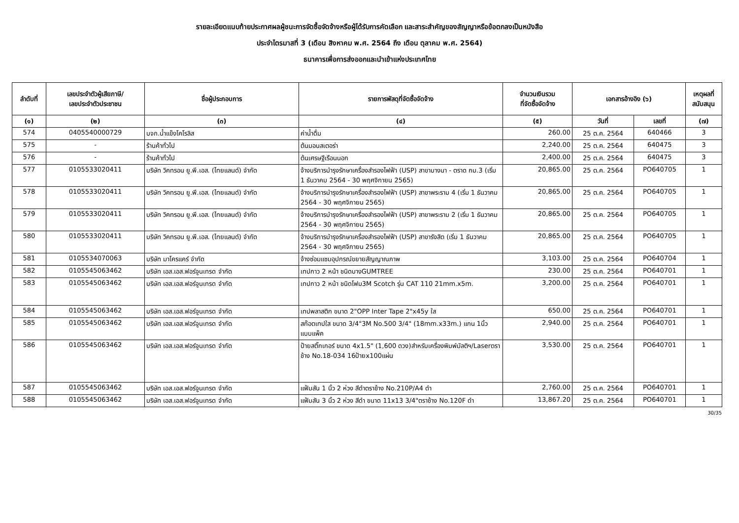รายละเอียดแนบท้ายประกาศผลผู้ชนะการจัดซื้อจัดจ้างหรือผู้ได้รับการคัดเลือก และสาระสำคัญของสัญญาหรือข้อตกลงเป็นหนังสือ
ประจำไตรมาสที่ 3 (เดือน สิงหาคม พ.ศ. 2564 ถึง เดือน ตุลาคม พ.ศ. 2564)
ธนาคารเพื่อการส่งออกและนำเข้าแห่งประเทศไทย
| ลำดับที่ | เลขประจำตัวผู้เสียภาษี/ เลขประจำตัวประชาชน | ชื่อผู้ประกอบการ | รายการพัสดุที่จัดซื้อจัดจ้าง | จำนวนเงินรวม ที่จัดซื้อจัดจ้าง | เอกสารอ้างอิง (๖) | | เหตุผลที่ สนับสนุน |
| --- | --- | --- | --- | --- | --- | --- | --- |
| (๑) | (๒) | (๓) | (๔) | (๕) | วันที่ | เลขที่ | (๗) |
| 574 | 0405540000729 | บจก.น้ำแข็งโคโรลิส | ค่าน้ำดื่ม | 260.00 | 25 ต.ค. 2564 | 640466 | 3 |
| 575 | - | ร้านค้าทั่วไป | ต้นมอนสเตอร่า | 2,240.00 | 25 ต.ค. 2564 | 640475 | 3 |
| 576 | - | ร้านค้าทั่วไป | ต้นเศรษฐีเรือนนอก | 2,400.00 | 25 ต.ค. 2564 | 640475 | 3 |
| 577 | 0105533020411 | บริษัท วิคทรอน ยู.พี.เอส. (ไทยแลนด์) จำกัด | จ้างบริการบำรุงรักษาเครื่องสำรองไฟฟ้า (USP) สาขาบางนา - ตราด กม.3 (เริ่ม 1 ธันวาคม 2564 - 30 พฤศจิกายน 2565) | 20,865.00 | 25 ต.ค. 2564 | PO640705 | 1 |
| 578 | 0105533020411 | บริษัท วิคทรอน ยู.พี.เอส. (ไทยแลนด์) จำกัด | จ้างบริการบำรุงรักษาเครื่องสำรองไฟฟ้า (USP) สาขาพระราม 4 (เริ่ม 1 ธันวาคม 2564 - 30 พฤศจิกายน 2565) | 20,865.00 | 25 ต.ค. 2564 | PO640705 | 1 |
| 579 | 0105533020411 | บริษัท วิคทรอน ยู.พี.เอส. (ไทยแลนด์) จำกัด | จ้างบริการบำรุงรักษาเครื่องสำรองไฟฟ้า (USP) สาขาพระราม 2 (เริ่ม 1 ธันวาคม 2564 - 30 พฤศจิกายน 2565) | 20,865.00 | 25 ต.ค. 2564 | PO640705 | 1 |
| 580 | 0105533020411 | บริษัท วิคทรอน ยู.พี.เอส. (ไทยแลนด์) จำกัด | จ้างบริการบำรุงรักษาเครื่องสำรองไฟฟ้า (USP) สาขารังสิต (เริ่ม 1 ธันวาคม 2564 - 30 พฤศจิกายน 2565) | 20,865.00 | 25 ต.ค. 2564 | PO640705 | 1 |
| 581 | 0105534070063 | บริษัท มาโครแคร์ จำกัด | จ้างซ่อมแซมอุปกรณ์ขยายสัญญาณภาพ | 3,103.00 | 25 ต.ค. 2564 | PO640704 | 1 |
| 582 | 0105545063462 | บริษัท เอส.เอส.ฟอร์จูนเทรด จำกัด | เทปกาว 2 หน้า ชนิดบางGUMTREE | 230.00 | 25 ต.ค. 2564 | PO640701 | 1 |
| 583 | 0105545063462 | บริษัท เอส.เอส.ฟอร์จูนเทรด จำกัด | เทปกาว 2 หน้า ชนิดโฟม3M Scotch รุ่น CAT 110 21mm.x5m. | 3,200.00 | 25 ต.ค. 2564 | PO640701 | 1 |
| 584 | 0105545063462 | บริษัท เอส.เอส.ฟอร์จูนเทรด จำกัด | เทปพลาสติก ขนาด 2"OPP Inter Tape 2"x45y ใส | 650.00 | 25 ต.ค. 2564 | PO640701 | 1 |
| 585 | 0105545063462 | บริษัท เอส.เอส.ฟอร์จูนเทรด จำกัด | สก๊อตเทปใส ขนาด 3/4"3M No.500 3/4" (18mm.x33m.) แกน 1นิ้ว แบบแพ็ค | 2,940.00 | 25 ต.ค. 2564 | PO640701 | 1 |
| 586 | 0105545063462 | บริษัท เอส.เอส.ฟอร์จูนเทรด จำกัด | ป้ายสติ๊กเกอร์ ขนาด 4x1.5" (1,600 ดวง)สำหรับเครื่องพิมพ์มัลติฯ/Laserตราช้าง No.18-034 16ป้ายx100แผ่น | 3,530.00 | 25 ต.ค. 2564 | PO640701 | 1 |
| 587 | 0105545063462 | บริษัท เอส.เอส.ฟอร์จูนเทรด จำกัด | แฟ้มสัน 1 นิ้ว 2 ห่วง สีดำตราช้าง No.210P/A4 ดำ | 2,760.00 | 25 ต.ค. 2564 | PO640701 | 1 |
| 588 | 0105545063462 | บริษัท เอส.เอส.ฟอร์จูนเทรด จำกัด | แฟ้มสัน 3 นิ้ว 2 ห่วง สีดำ ขนาด 11x13 3/4"ตราช้าง No.120F ดำ | 13,867.20 | 25 ต.ค. 2564 | PO640701 | 1 |
30/35